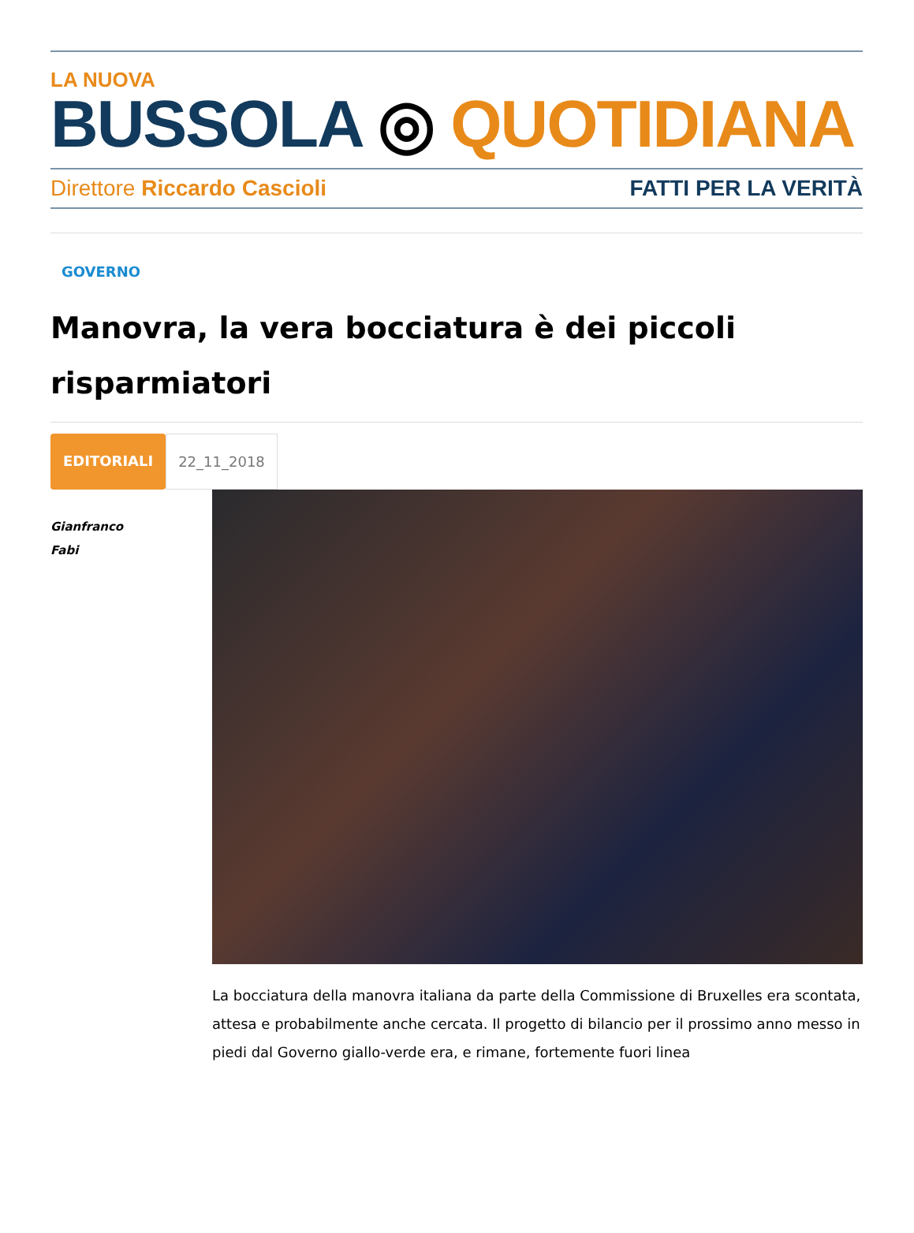LA NUOVA
BUSSOLA ◎ QUOTIDIANA
Direttore Riccardo Cascioli FATTI PER LA VERITÀ
GOVERNO
Manovra, la vera bocciatura è dei piccoli risparmiatori
EDITORIALI 22_11_2018
Gianfranco
Fabi
La bocciatura della manovra italiana da parte della Commissione di Bruxelles era scontata, attesa e probabilmente anche cercata. Il progetto di bilancio per il prossimo anno messo in piedi dal Governo giallo-verde era, e rimane, fortemente fuori linea